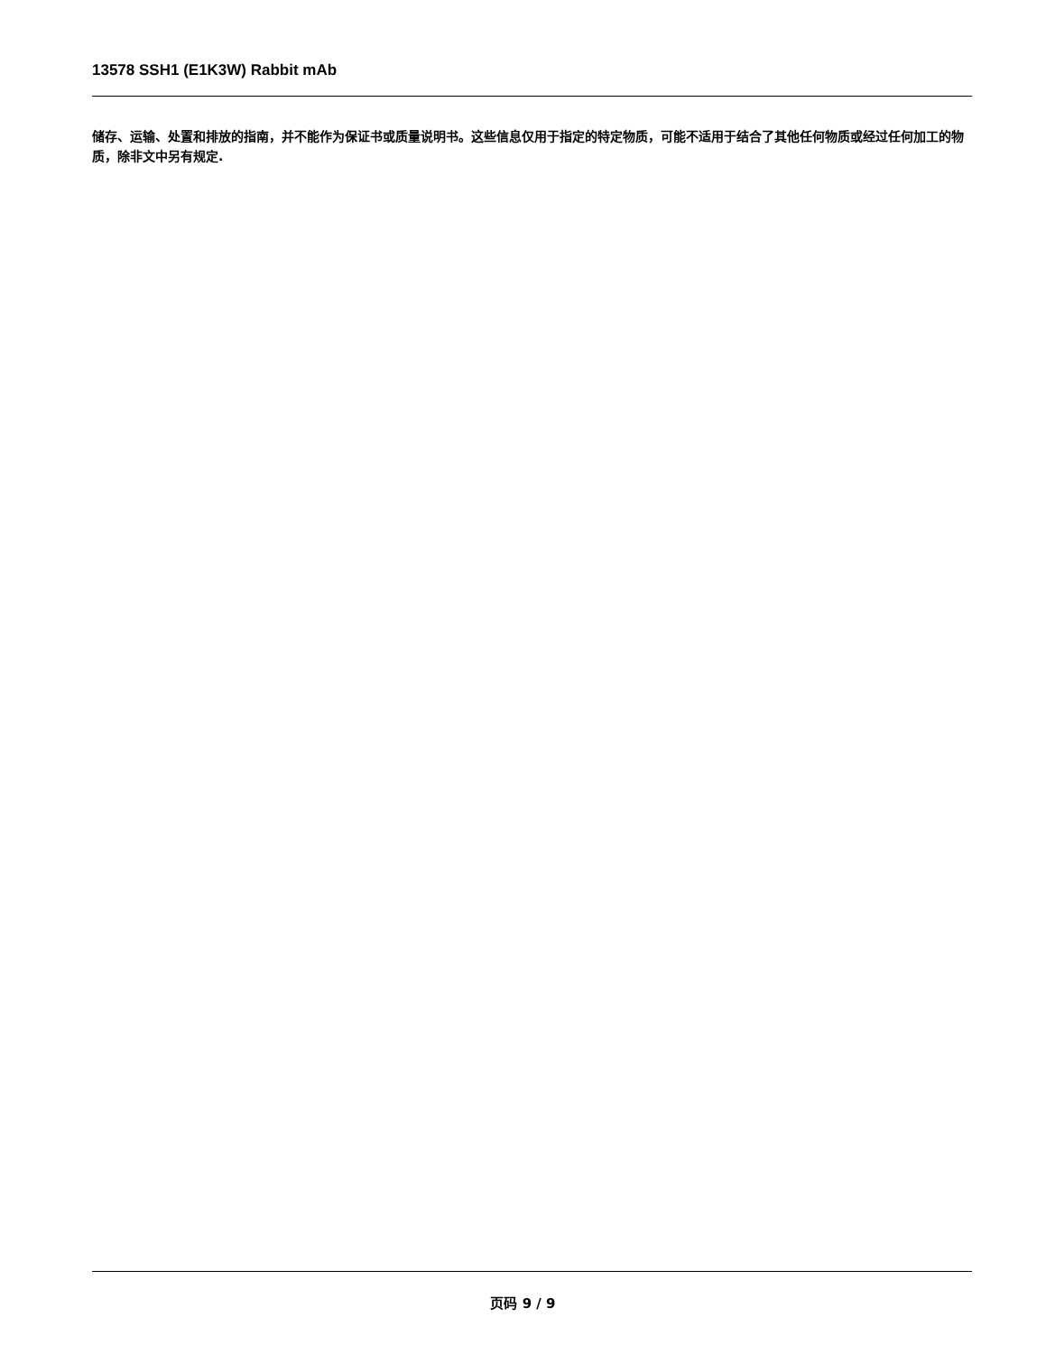13578 SSH1 (E1K3W) Rabbit mAb
储存、运输、处置和排放的指南，并不能作为保证书或质量说明书。这些信息仅用于指定的特定物质，可能不适用于结合了其他任何物质或经过任何加工的物质，除非文中另有规定.
页码 9 / 9